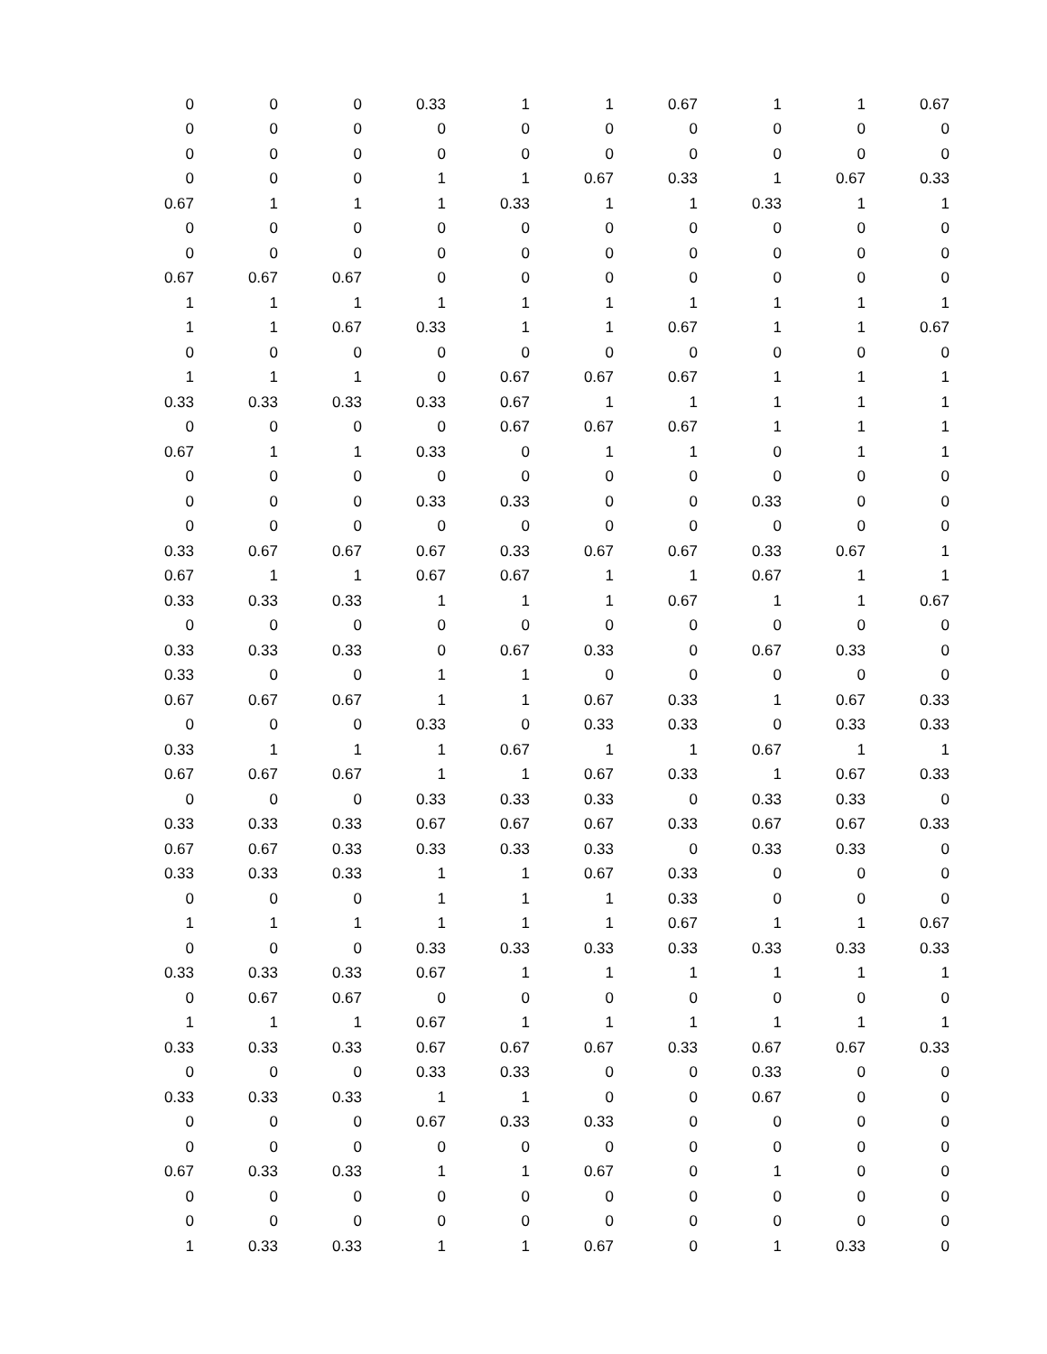| 0 | 0 | 0 | 0.33 | 1 | 1 | 0.67 | 1 | 1 | 0.67 |
| 0 | 0 | 0 | 0 | 0 | 0 | 0 | 0 | 0 | 0 |
| 0 | 0 | 0 | 0 | 0 | 0 | 0 | 0 | 0 | 0 |
| 0 | 0 | 0 | 1 | 1 | 0.67 | 0.33 | 1 | 0.67 | 0.33 |
| 0.67 | 1 | 1 | 1 | 0.33 | 1 | 1 | 0.33 | 1 | 1 |
| 0 | 0 | 0 | 0 | 0 | 0 | 0 | 0 | 0 | 0 |
| 0 | 0 | 0 | 0 | 0 | 0 | 0 | 0 | 0 | 0 |
| 0.67 | 0.67 | 0.67 | 0 | 0 | 0 | 0 | 0 | 0 | 0 |
| 1 | 1 | 1 | 1 | 1 | 1 | 1 | 1 | 1 | 1 |
| 1 | 1 | 0.67 | 0.33 | 1 | 1 | 0.67 | 1 | 1 | 0.67 |
| 0 | 0 | 0 | 0 | 0 | 0 | 0 | 0 | 0 | 0 |
| 1 | 1 | 1 | 0 | 0.67 | 0.67 | 0.67 | 1 | 1 | 1 |
| 0.33 | 0.33 | 0.33 | 0.33 | 0.67 | 1 | 1 | 1 | 1 | 1 |
| 0 | 0 | 0 | 0 | 0.67 | 0.67 | 0.67 | 1 | 1 | 1 |
| 0.67 | 1 | 1 | 0.33 | 0 | 1 | 1 | 0 | 1 | 1 |
| 0 | 0 | 0 | 0 | 0 | 0 | 0 | 0 | 0 | 0 |
| 0 | 0 | 0 | 0.33 | 0.33 | 0 | 0 | 0.33 | 0 | 0 |
| 0 | 0 | 0 | 0 | 0 | 0 | 0 | 0 | 0 | 0 |
| 0.33 | 0.67 | 0.67 | 0.67 | 0.33 | 0.67 | 0.67 | 0.33 | 0.67 | 1 |
| 0.67 | 1 | 1 | 0.67 | 0.67 | 1 | 1 | 0.67 | 1 | 1 |
| 0.33 | 0.33 | 0.33 | 1 | 1 | 1 | 0.67 | 1 | 1 | 0.67 |
| 0 | 0 | 0 | 0 | 0 | 0 | 0 | 0 | 0 | 0 |
| 0.33 | 0.33 | 0.33 | 0 | 0.67 | 0.33 | 0 | 0.67 | 0.33 | 0 |
| 0.33 | 0 | 0 | 1 | 1 | 0 | 0 | 0 | 0 | 0 |
| 0.67 | 0.67 | 0.67 | 1 | 1 | 0.67 | 0.33 | 1 | 0.67 | 0.33 |
| 0 | 0 | 0 | 0.33 | 0 | 0.33 | 0.33 | 0 | 0.33 | 0.33 |
| 0.33 | 1 | 1 | 1 | 0.67 | 1 | 1 | 0.67 | 1 | 1 |
| 0.67 | 0.67 | 0.67 | 1 | 1 | 0.67 | 0.33 | 1 | 0.67 | 0.33 |
| 0 | 0 | 0 | 0.33 | 0.33 | 0.33 | 0 | 0.33 | 0.33 | 0 |
| 0.33 | 0.33 | 0.33 | 0.67 | 0.67 | 0.67 | 0.33 | 0.67 | 0.67 | 0.33 |
| 0.67 | 0.67 | 0.33 | 0.33 | 0.33 | 0.33 | 0 | 0.33 | 0.33 | 0 |
| 0.33 | 0.33 | 0.33 | 1 | 1 | 0.67 | 0.33 | 0 | 0 | 0 |
| 0 | 0 | 0 | 1 | 1 | 1 | 0.33 | 0 | 0 | 0 |
| 1 | 1 | 1 | 1 | 1 | 1 | 0.67 | 1 | 1 | 0.67 |
| 0 | 0 | 0 | 0.33 | 0.33 | 0.33 | 0.33 | 0.33 | 0.33 | 0.33 |
| 0.33 | 0.33 | 0.33 | 0.67 | 1 | 1 | 1 | 1 | 1 | 1 |
| 0 | 0.67 | 0.67 | 0 | 0 | 0 | 0 | 0 | 0 | 0 |
| 1 | 1 | 1 | 0.67 | 1 | 1 | 1 | 1 | 1 | 1 |
| 0.33 | 0.33 | 0.33 | 0.67 | 0.67 | 0.67 | 0.33 | 0.67 | 0.67 | 0.33 |
| 0 | 0 | 0 | 0.33 | 0.33 | 0 | 0 | 0.33 | 0 | 0 |
| 0.33 | 0.33 | 0.33 | 1 | 1 | 0 | 0 | 0.67 | 0 | 0 |
| 0 | 0 | 0 | 0.67 | 0.33 | 0.33 | 0 | 0 | 0 | 0 |
| 0 | 0 | 0 | 0 | 0 | 0 | 0 | 0 | 0 | 0 |
| 0.67 | 0.33 | 0.33 | 1 | 1 | 0.67 | 0 | 1 | 0 | 0 |
| 0 | 0 | 0 | 0 | 0 | 0 | 0 | 0 | 0 | 0 |
| 0 | 0 | 0 | 0 | 0 | 0 | 0 | 0 | 0 | 0 |
| 1 | 0.33 | 0.33 | 1 | 1 | 0.67 | 0 | 1 | 0.33 | 0 |